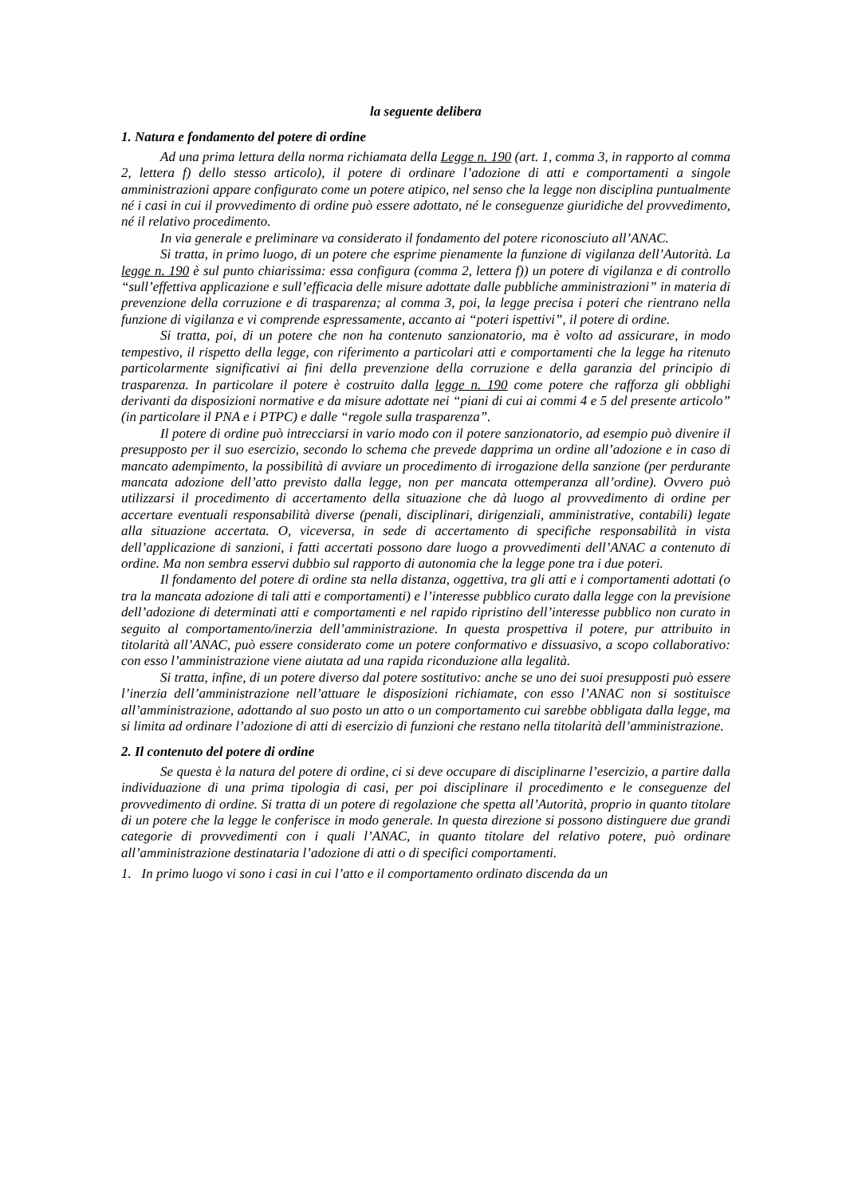la seguente delibera
1. Natura e fondamento del potere di ordine
Ad una prima lettura della norma richiamata della Legge n. 190 (art. 1, comma 3, in rapporto al comma 2, lettera f) dello stesso articolo), il potere di ordinare l’adozione di atti e comportamenti a singole amministrazioni appare configurato come un potere atipico, nel senso che la legge non disciplina puntualmente né i casi in cui il provvedimento di ordine può essere adottato, né le conseguenze giuridiche del provvedimento, né il relativo procedimento.
In via generale e preliminare va considerato il fondamento del potere riconosciuto all’ANAC.
Si tratta, in primo luogo, di un potere che esprime pienamente la funzione di vigilanza dell’Autorità. La legge n. 190 è sul punto chiarissima: essa configura (comma 2, lettera f)) un potere di vigilanza e di controllo “sull’effettiva applicazione e sull’efficacia delle misure adottate dalle pubbliche amministrazioni” in materia di prevenzione della corruzione e di trasparenza; al comma 3, poi, la legge precisa i poteri che rientrano nella funzione di vigilanza e vi comprende espressamente, accanto ai “poteri ispettivi”, il potere di ordine.
Si tratta, poi, di un potere che non ha contenuto sanzionatorio, ma è volto ad assicurare, in modo tempestivo, il rispetto della legge, con riferimento a particolari atti e comportamenti che la legge ha ritenuto particolarmente significativi ai fini della prevenzione della corruzione e della garanzia del principio di trasparenza. In particolare il potere è costruito dalla legge n. 190 come potere che rafforza gli obblighi derivanti da disposizioni normative e da misure adottate nei “piani di cui ai commi 4 e 5 del presente articolo” (in particolare il PNA e i PTPC) e dalle “regole sulla trasparenza”.
Il potere di ordine può intrecciarsi in vario modo con il potere sanzionatorio, ad esempio può divenire il presupposto per il suo esercizio, secondo lo schema che prevede dapprima un ordine all’adozione e in caso di mancato adempimento, la possibilità di avviare un procedimento di irrogazione della sanzione (per perdurante mancata adozione dell’atto previsto dalla legge, non per mancata ottemperanza all’ordine). Ovvero può utilizzarsi il procedimento di accertamento della situazione che dà luogo al provvedimento di ordine per accertare eventuali responsabilità diverse (penali, disciplinari, dirigenziali, amministrative, contabili) legate alla situazione accertata. O, viceversa, in sede di accertamento di specifiche responsabilità in vista dell’applicazione di sanzioni, i fatti accertati possono dare luogo a provvedimenti dell’ANAC a contenuto di ordine. Ma non sembra esservi dubbio sul rapporto di autonomia che la legge pone tra i due poteri.
Il fondamento del potere di ordine sta nella distanza, oggettiva, tra gli atti e i comportamenti adottati (o tra la mancata adozione di tali atti e comportamenti) e l’interesse pubblico curato dalla legge con la previsione dell’adozione di determinati atti e comportamenti e nel rapido ripristino dell’interesse pubblico non curato in seguito al comportamento/inerzia dell’amministrazione. In questa prospettiva il potere, pur attribuito in titolarità all’ANAC, può essere considerato come un potere conformativo e dissuasivo, a scopo collaborativo: con esso l’amministrazione viene aiutata ad una rapida riconduzione alla legalità.
Si tratta, infine, di un potere diverso dal potere sostitutivo: anche se uno dei suoi presupposti può essere l’inerzia dell’amministrazione nell’attuare le disposizioni richiamate, con esso l’ANAC non si sostituisce all’amministrazione, adottando al suo posto un atto o un comportamento cui sarebbe obbligata dalla legge, ma si limita ad ordinare l’adozione di atti di esercizio di funzioni che restano nella titolarità dell’amministrazione.
2. Il contenuto del potere di ordine
Se questa è la natura del potere di ordine, ci si deve occupare di disciplinarne l’esercizio, a partire dalla individuazione di una prima tipologia di casi, per poi disciplinare il procedimento e le conseguenze del provvedimento di ordine. Si tratta di un potere di regolazione che spetta all’Autorità, proprio in quanto titolare di un potere che la legge le conferisce in modo generale. In questa direzione si possono distinguere due grandi categorie di provvedimenti con i quali l’ANAC, in quanto titolare del relativo potere, può ordinare all’amministrazione destinataria l’adozione di atti o di specifici comportamenti.
1. In primo luogo vi sono i casi in cui l’atto e il comportamento ordinato discenda da un